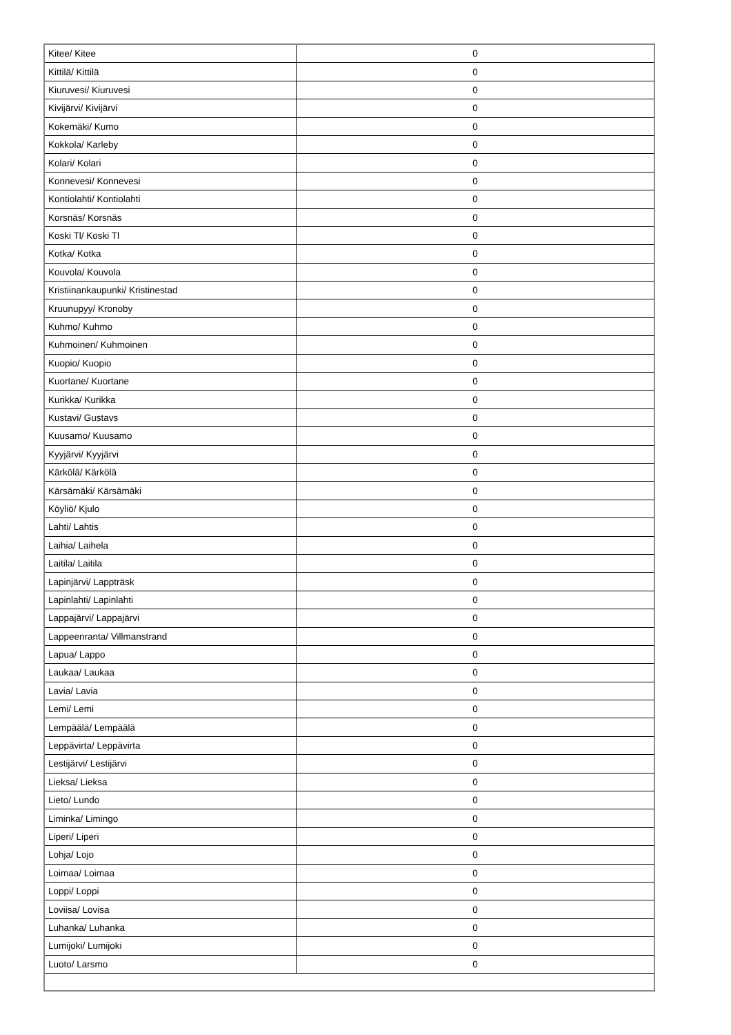| Kitee/ Kitee | 0 |
| Kittilä/ Kittilä | 0 |
| Kiuruvesi/ Kiuruvesi | 0 |
| Kivijärvi/ Kivijärvi | 0 |
| Kokemäki/ Kumo | 0 |
| Kokkola/ Karleby | 0 |
| Kolari/ Kolari | 0 |
| Konnevesi/ Konnevesi | 0 |
| Kontiolahti/ Kontiolahti | 0 |
| Korsnäs/ Korsnäs | 0 |
| Koski Tl/ Koski Tl | 0 |
| Kotka/ Kotka | 0 |
| Kouvola/ Kouvola | 0 |
| Kristiinankaupunki/ Kristinestad | 0 |
| Kruunupyy/ Kronoby | 0 |
| Kuhmo/ Kuhmo | 0 |
| Kuhmoinen/ Kuhmoinen | 0 |
| Kuopio/ Kuopio | 0 |
| Kuortane/ Kuortane | 0 |
| Kurikka/ Kurikka | 0 |
| Kustavi/ Gustavs | 0 |
| Kuusamo/ Kuusamo | 0 |
| Kyyjärvi/ Kyyjärvi | 0 |
| Kärkölä/ Kärkölä | 0 |
| Kärsämäki/ Kärsämäki | 0 |
| Köyliö/ Kjulo | 0 |
| Lahti/ Lahtis | 0 |
| Laihia/ Laihela | 0 |
| Laitila/ Laitila | 0 |
| Lapinjärvi/ Lappträsk | 0 |
| Lapinlahti/ Lapinlahti | 0 |
| Lappajärvi/ Lappajärvi | 0 |
| Lappeenranta/ Villmanstrand | 0 |
| Lapua/ Lappo | 0 |
| Laukaa/ Laukaa | 0 |
| Lavia/ Lavia | 0 |
| Lemi/ Lemi | 0 |
| Lempäälä/ Lempäälä | 0 |
| Leppävirta/ Leppävirta | 0 |
| Lestijärvi/ Lestijärvi | 0 |
| Lieksa/ Lieksa | 0 |
| Lieto/ Lundo | 0 |
| Liminka/ Limingo | 0 |
| Liperi/ Liperi | 0 |
| Lohja/ Lojo | 0 |
| Loimaa/ Loimaa | 0 |
| Loppi/ Loppi | 0 |
| Loviisa/ Lovisa | 0 |
| Luhanka/ Luhanka | 0 |
| Lumijoki/ Lumijoki | 0 |
| Luoto/ Larsmo | 0 |